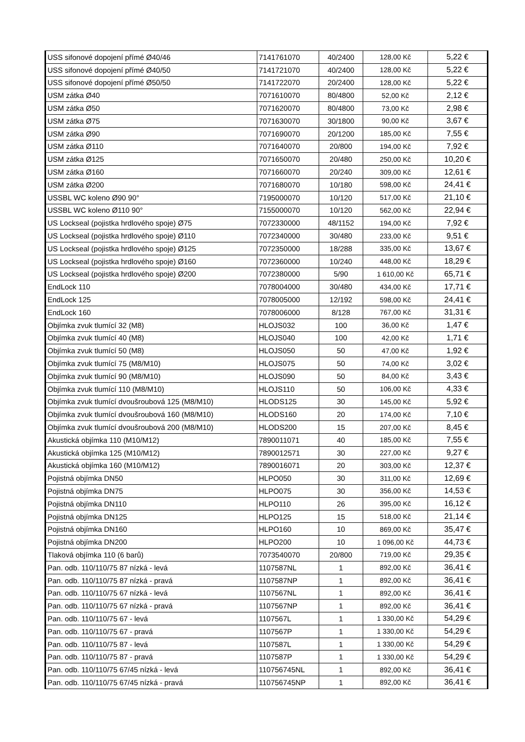| USS sifonové dopojení přímé Ø40/46 | 7141761070 | 40/2400 | 128,00 Kč | 5,22 € |
| USS sifonové dopojení přímé Ø40/50 | 7141721070 | 40/2400 | 128,00 Kč | 5,22 € |
| USS sifonové dopojení přímé Ø50/50 | 7141722070 | 20/2400 | 128,00 Kč | 5,22 € |
| USM zátka Ø40 | 7071610070 | 80/4800 | 52,00 Kč | 2,12 € |
| USM zátka Ø50 | 7071620070 | 80/4800 | 73,00 Kč | 2,98 € |
| USM zátka Ø75 | 7071630070 | 30/1800 | 90,00 Kč | 3,67 € |
| USM zátka Ø90 | 7071690070 | 20/1200 | 185,00 Kč | 7,55 € |
| USM zátka Ø110 | 7071640070 | 20/800 | 194,00 Kč | 7,92 € |
| USM zátka Ø125 | 7071650070 | 20/480 | 250,00 Kč | 10,20 € |
| USM zátka Ø160 | 7071660070 | 20/240 | 309,00 Kč | 12,61 € |
| USM zátka Ø200 | 7071680070 | 10/180 | 598,00 Kč | 24,41 € |
| USSBL WC koleno Ø90 90° | 7195000070 | 10/120 | 517,00 Kč | 21,10 € |
| USSBL WC koleno Ø110 90° | 7155000070 | 10/120 | 562,00 Kč | 22,94 € |
| US Lockseal (pojistka hrdlového spoje) Ø75 | 7072330000 | 48/1152 | 194,00 Kč | 7,92 € |
| US Lockseal (pojistka hrdlového spoje) Ø110 | 7072340000 | 30/480 | 233,00 Kč | 9,51 € |
| US Lockseal (pojistka hrdlového spoje) Ø125 | 7072350000 | 18/288 | 335,00 Kč | 13,67 € |
| US Lockseal (pojistka hrdlového spoje) Ø160 | 7072360000 | 10/240 | 448,00 Kč | 18,29 € |
| US Lockseal (pojistka hrdlového spoje) Ø200 | 7072380000 | 5/90 | 1 610,00 Kč | 65,71 € |
| EndLock 110 | 7078004000 | 30/480 | 434,00 Kč | 17,71 € |
| EndLock 125 | 7078005000 | 12/192 | 598,00 Kč | 24,41 € |
| EndLock 160 | 7078006000 | 8/128 | 767,00 Kč | 31,31 € |
| Objímka zvuk tlumící 32 (M8) | HLOJS032 | 100 | 36,00 Kč | 1,47 € |
| Objímka zvuk tlumící 40 (M8) | HLOJS040 | 100 | 42,00 Kč | 1,71 € |
| Objímka zvuk tlumící 50 (M8) | HLOJS050 | 50 | 47,00 Kč | 1,92 € |
| Objímka zvuk tlumící 75 (M8/M10) | HLOJS075 | 50 | 74,00 Kč | 3,02 € |
| Objímka zvuk tlumící 90 (M8/M10) | HLOJS090 | 50 | 84,00 Kč | 3,43 € |
| Objímka zvuk tlumící 110 (M8/M10) | HLOJS110 | 50 | 106,00 Kč | 4,33 € |
| Objímka zvuk tlumící dvoušroubová 125 (M8/M10) | HLODS125 | 30 | 145,00 Kč | 5,92 € |
| Objímka zvuk tlumící dvoušroubová 160 (M8/M10) | HLODS160 | 20 | 174,00 Kč | 7,10 € |
| Objímka zvuk tlumící dvoušroubová 200 (M8/M10) | HLODS200 | 15 | 207,00 Kč | 8,45 € |
| Akustická objímka 110 (M10/M12) | 7890011071 | 40 | 185,00 Kč | 7,55 € |
| Akustická objímka 125 (M10/M12) | 7890012571 | 30 | 227,00 Kč | 9,27 € |
| Akustická objímka 160 (M10/M12) | 7890016071 | 20 | 303,00 Kč | 12,37 € |
| Pojistná objímka DN50 | HLPO050 | 30 | 311,00 Kč | 12,69 € |
| Pojistná objímka DN75 | HLPO075 | 30 | 356,00 Kč | 14,53 € |
| Pojistná objímka DN110 | HLPO110 | 26 | 395,00 Kč | 16,12 € |
| Pojistná objímka DN125 | HLPO125 | 15 | 518,00 Kč | 21,14 € |
| Pojistná objímka DN160 | HLPO160 | 10 | 869,00 Kč | 35,47 € |
| Pojistná objímka DN200 | HLPO200 | 10 | 1 096,00 Kč | 44,73 € |
| Tlaková objímka 110 (6 barů) | 7073540070 | 20/800 | 719,00 Kč | 29,35 € |
| Pan. odb. 110/110/75 87 nízká - levá | 1107587NL | 1 | 892,00 Kč | 36,41 € |
| Pan. odb. 110/110/75 87 nízká - pravá | 1107587NP | 1 | 892,00 Kč | 36,41 € |
| Pan. odb. 110/110/75 67 nízká - levá | 1107567NL | 1 | 892,00 Kč | 36,41 € |
| Pan. odb. 110/110/75 67 nízká - pravá | 1107567NP | 1 | 892,00 Kč | 36,41 € |
| Pan. odb. 110/110/75 67 - levá | 1107567L | 1 | 1 330,00 Kč | 54,29 € |
| Pan. odb. 110/110/75 67 - pravá | 1107567P | 1 | 1 330,00 Kč | 54,29 € |
| Pan. odb. 110/110/75 87 - levá | 1107587L | 1 | 1 330,00 Kč | 54,29 € |
| Pan. odb. 110/110/75 87 - pravá | 1107587P | 1 | 1 330,00 Kč | 54,29 € |
| Pan. odb. 110/110/75 67/45 nízká - levá | 110756745NL | 1 | 892,00 Kč | 36,41 € |
| Pan. odb. 110/110/75 67/45 nízká - pravá | 110756745NP | 1 | 892,00 Kč | 36,41 € |